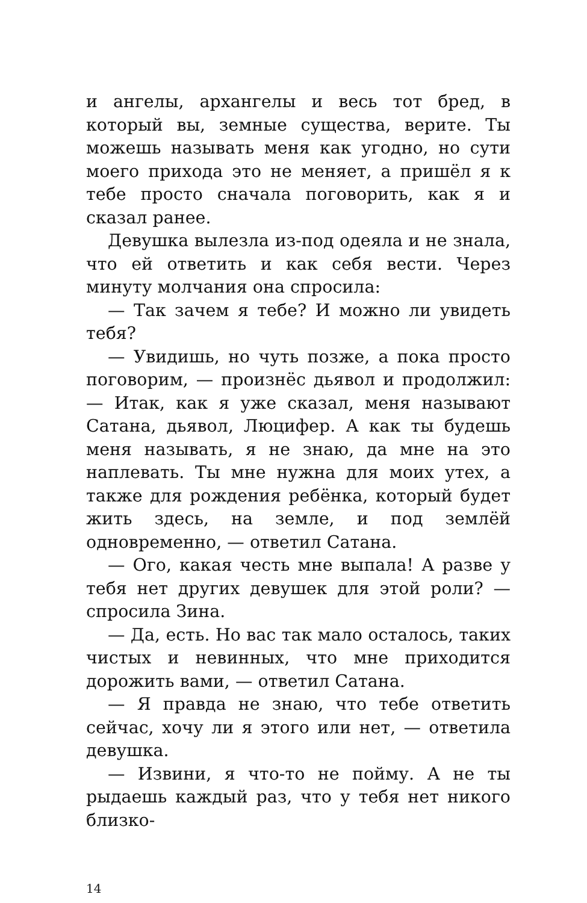и ангелы, архангелы и весь тот бред, в который вы, земные существа, верите. Ты можешь называть меня как угодно, но сути моего прихода это не меняет, а пришёл я к тебе просто сначала поговорить, как я и сказал ранее.
Девушка вылезла из-под одеяла и не знала, что ей ответить и как себя вести. Через минуту молчания она спросила:
— Так зачем я тебе? И можно ли увидеть тебя?
— Увидишь, но чуть позже, а пока просто поговорим, — произнёс дьявол и продолжил: — Итак, как я уже сказал, меня называют Сатана, дьявол, Люцифер. А как ты будешь меня называть, я не знаю, да мне на это наплевать. Ты мне нужна для моих утех, а также для рождения ребёнка, который будет жить здесь, на земле, и под землёй одновременно, — ответил Сатана.
— Ого, какая честь мне выпала! А разве у тебя нет других девушек для этой роли? — спросила Зина.
— Да, есть. Но вас так мало осталось, таких чистых и невинных, что мне приходится дорожить вами, — ответил Сатана.
— Я правда не знаю, что тебе ответить сейчас, хочу ли я этого или нет, — ответила девушка.
— Извини, я что-то не пойму. А не ты рыдаешь каждый раз, что у тебя нет никого близко-
14